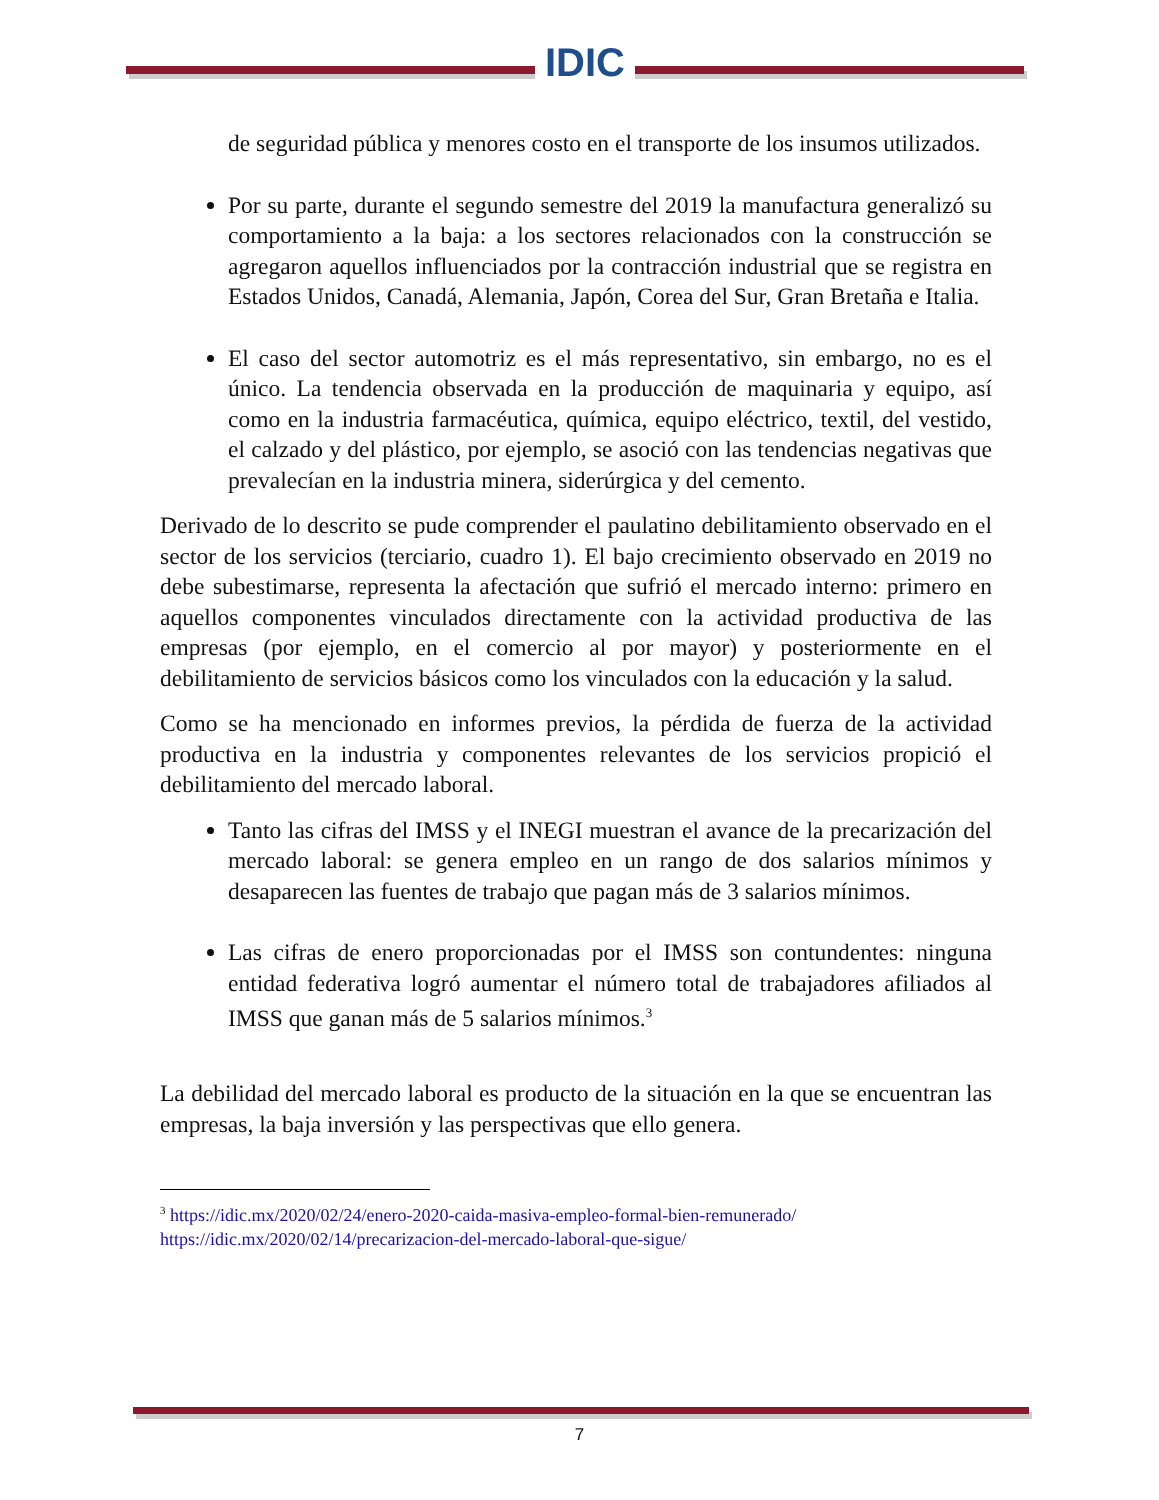IDIC
de seguridad pública y menores costo en el transporte de los insumos utilizados.
Por su parte, durante el segundo semestre del 2019 la manufactura generalizó su comportamiento a la baja: a los sectores relacionados con la construcción se agregaron aquellos influenciados por la contracción industrial que se registra en Estados Unidos, Canadá, Alemania, Japón, Corea del Sur, Gran Bretaña e Italia.
El caso del sector automotriz es el más representativo, sin embargo, no es el único. La tendencia observada en la producción de maquinaria y equipo, así como en la industria farmacéutica, química, equipo eléctrico, textil, del vestido, el calzado y del plástico, por ejemplo, se asoció con las tendencias negativas que prevalecían en la industria minera, siderúrgica y del cemento.
Derivado de lo descrito se pude comprender el paulatino debilitamiento observado en el sector de los servicios (terciario, cuadro 1). El bajo crecimiento observado en 2019 no debe subestimarse, representa la afectación que sufrió el mercado interno: primero en aquellos componentes vinculados directamente con la actividad productiva de las empresas (por ejemplo, en el comercio al por mayor) y posteriormente en el debilitamiento de servicios básicos como los vinculados con la educación y la salud.
Como se ha mencionado en informes previos, la pérdida de fuerza de la actividad productiva en la industria y componentes relevantes de los servicios propició el debilitamiento del mercado laboral.
Tanto las cifras del IMSS y el INEGI muestran el avance de la precarización del mercado laboral: se genera empleo en un rango de dos salarios mínimos y desaparecen las fuentes de trabajo que pagan más de 3 salarios mínimos.
Las cifras de enero proporcionadas por el IMSS son contundentes: ninguna entidad federativa logró aumentar el número total de trabajadores afiliados al IMSS que ganan más de 5 salarios mínimos.<sup>3</sup>
La debilidad del mercado laboral es producto de la situación en la que se encuentran las empresas, la baja inversión y las perspectivas que ello genera.
<sup>3</sup> https://idic.mx/2020/02/24/enero-2020-caida-masiva-empleo-formal-bien-remunerado/
https://idic.mx/2020/02/14/precarizacion-del-mercado-laboral-que-sigue/
7